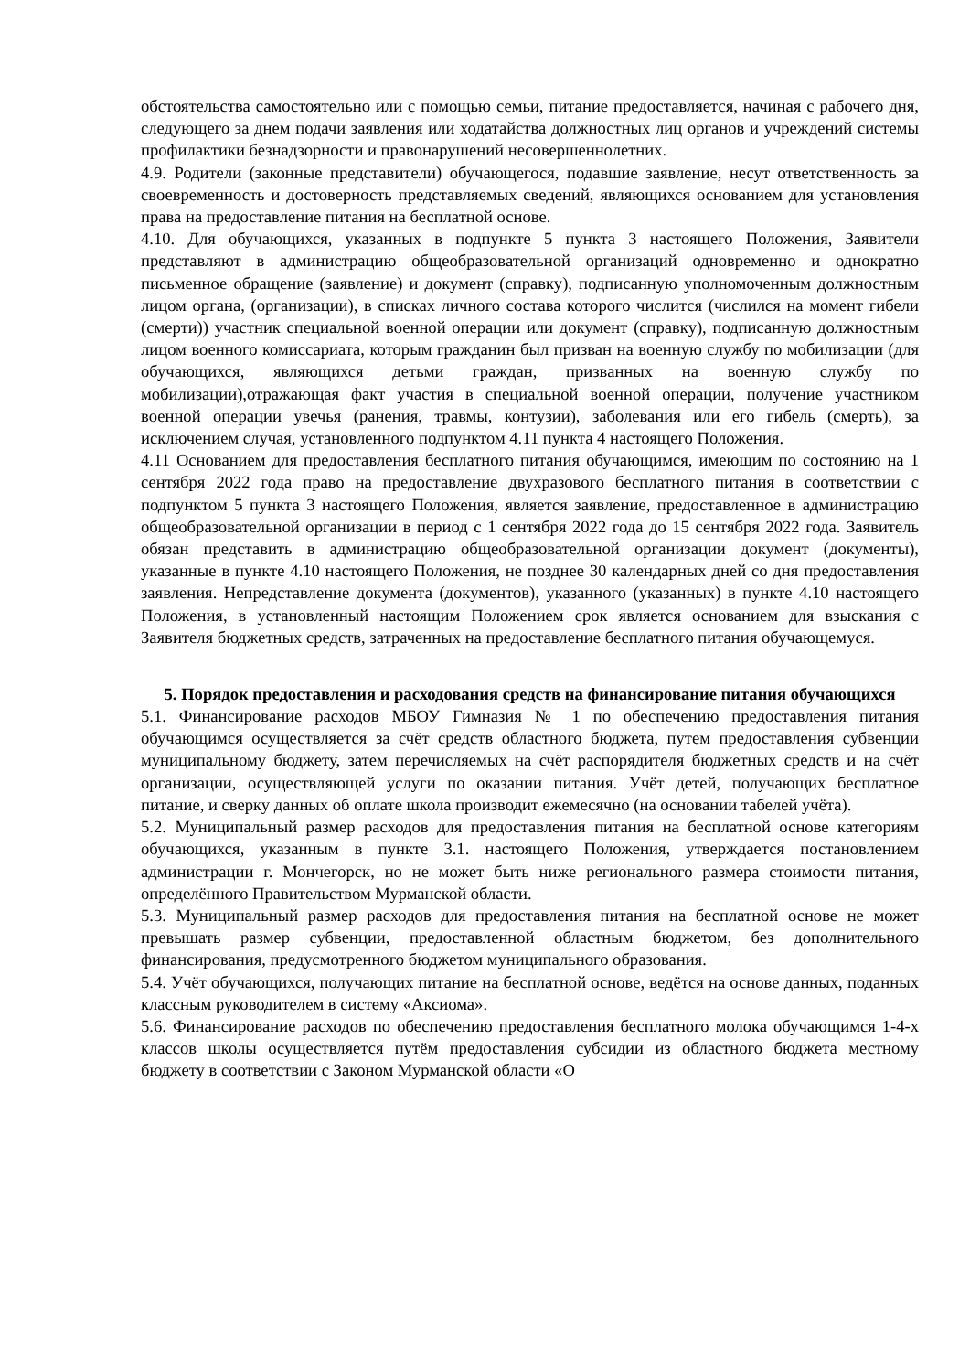обстоятельства самостоятельно или с помощью семьи, питание предоставляется, начиная с рабочего дня, следующего за днем подачи заявления или ходатайства должностных лиц органов и учреждений системы профилактики безнадзорности и правонарушений несовершеннолетних.
4.9. Родители (законные представители) обучающегося, подавшие заявление, несут ответственность за своевременность и достоверность представляемых сведений, являющихся основанием для установления права на предоставление питания на бесплатной основе.
4.10. Для обучающихся, указанных в подпункте 5 пункта 3 настоящего Положения, Заявители представляют в администрацию общеобразовательной организаций одновременно и однократно письменное обращение (заявление) и документ (справку), подписанную уполномоченным должностным лицом органа, (организации), в списках личного состава которого числится (числился на момент гибели (смерти)) участник специальной военной операции или документ (справку), подписанную должностным лицом военного комиссариата, которым гражданин был призван на военную службу по мобилизации (для обучающихся, являющихся детьми граждан, призванных на военную службу по мобилизации),отражающая факт участия в специальной военной операции, получение участником военной операции увечья (ранения, травмы, контузии), заболевания или его гибель (смерть), за исключением случая, установленного подпунктом 4.11 пункта 4 настоящего Положения.
4.11 Основанием для предоставления бесплатного питания обучающимся, имеющим по состоянию на 1 сентября 2022 года право на предоставление двухразового бесплатного питания в соответствии с подпунктом 5 пункта 3 настоящего Положения, является заявление, предоставленное в администрацию общеобразовательной организации в период с 1 сентября 2022 года до 15 сентября 2022 года. Заявитель обязан представить в администрацию общеобразовательной организации документ (документы), указанные в пункте 4.10 настоящего Положения, не позднее 30 календарных дней со дня предоставления заявления. Непредставление документа (документов), указанного (указанных) в пункте 4.10 настоящего Положения, в установленный настоящим Положением срок является основанием для взыскания с Заявителя бюджетных средств, затраченных на предоставление бесплатного питания обучающемуся.
5. Порядок предоставления и расходования средств на финансирование питания обучающихся
5.1. Финансирование расходов МБОУ Гимназия № 1 по обеспечению предоставления питания обучающимся осуществляется за счёт средств областного бюджета, путем предоставления субвенции муниципальному бюджету, затем перечисляемых на счёт распорядителя бюджетных средств и на счёт организации, осуществляющей услуги по оказании питания. Учёт детей, получающих бесплатное питание, и сверку данных об оплате школа производит ежемесячно (на основании табелей учёта).
5.2. Муниципальный размер расходов для предоставления питания на бесплатной основе категориям обучающихся, указанным в пункте 3.1. настоящего Положения, утверждается постановлением администрации г. Мончегорск, но не может быть ниже регионального размера стоимости питания, определённого Правительством Мурманской области.
5.3. Муниципальный размер расходов для предоставления питания на бесплатной основе не может превышать размер субвенции, предоставленной областным бюджетом, без дополнительного финансирования, предусмотренного бюджетом муниципального образования.
5.4. Учёт обучающихся, получающих питание на бесплатной основе, ведётся на основе данных, поданных классным руководителем в систему «Аксиома».
5.6. Финансирование расходов по обеспечению предоставления бесплатного молока обучающимся 1-4-х классов школы осуществляется путём предоставления субсидии из областного бюджета местному бюджету в соответствии с Законом Мурманской области «О